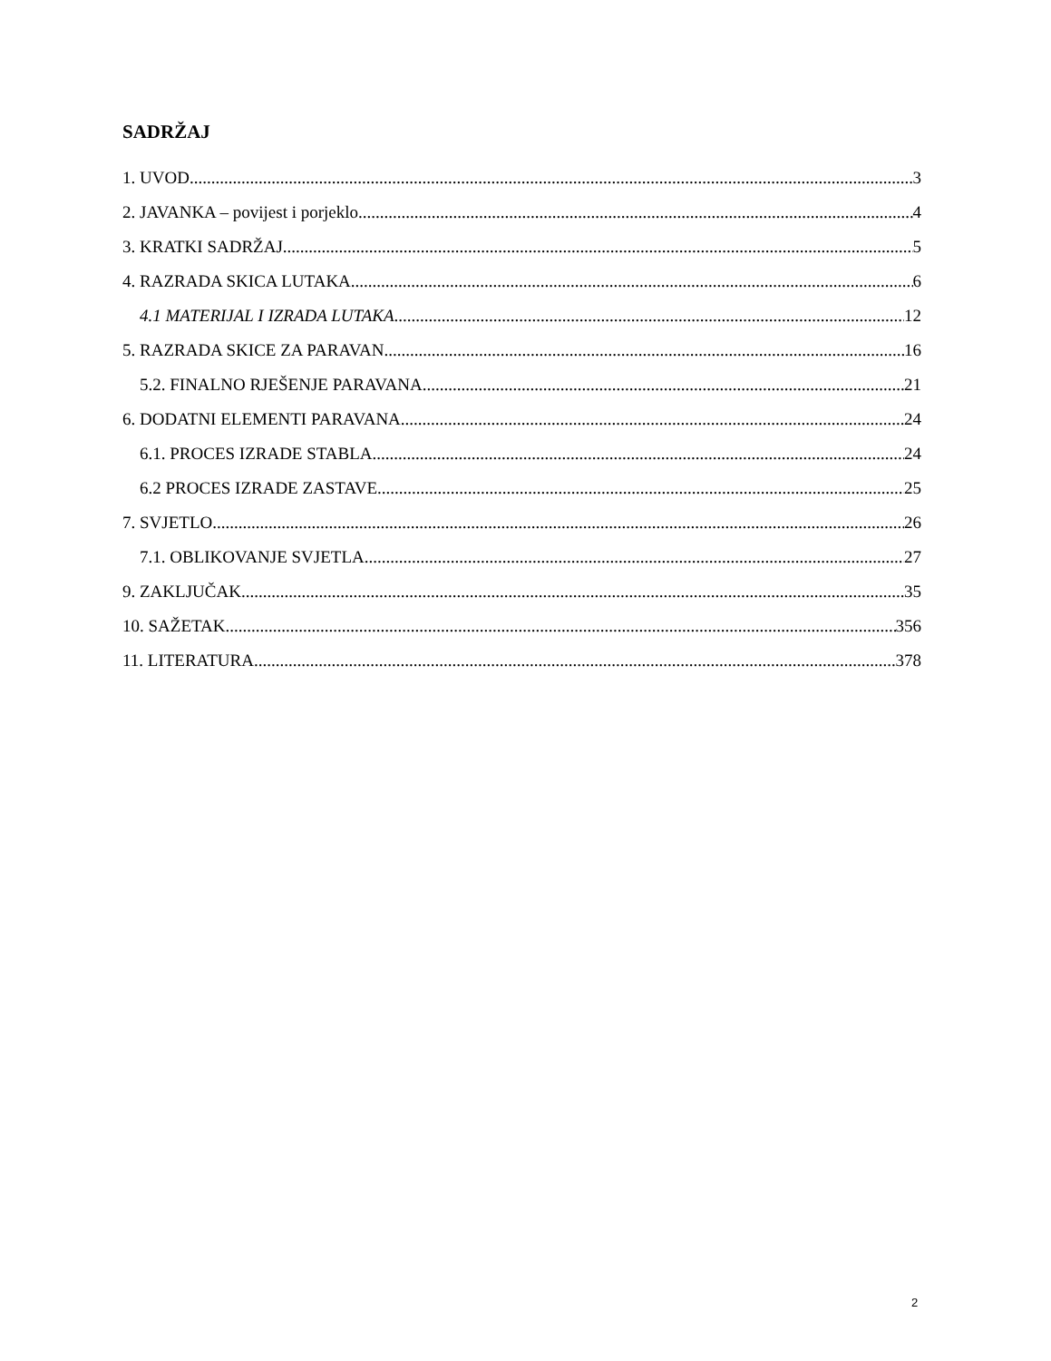SADRŽAJ
1. UVOD 3
2. JAVANKA – povijest i porjeklo 4
3. KRATKI SADRŽAJ 5
4. RAZRADA SKICA LUTAKA 6
4.1 MATERIJAL I IZRADA LUTAKA 12
5. RAZRADA SKICE ZA PARAVAN 16
5.2. FINALNO RJEŠENJE PARAVANA 21
6. DODATNI ELEMENTI PARAVANA 24
6.1. PROCES IZRADE STABLA 24
6.2 PROCES IZRADE ZASTAVE 25
7. SVJETLO 26
7.1. OBLIKOVANJE SVJETLA 27
9. ZAKLJUČAK 35
10. SAŽETAK 356
11. LITERATURA 378
2